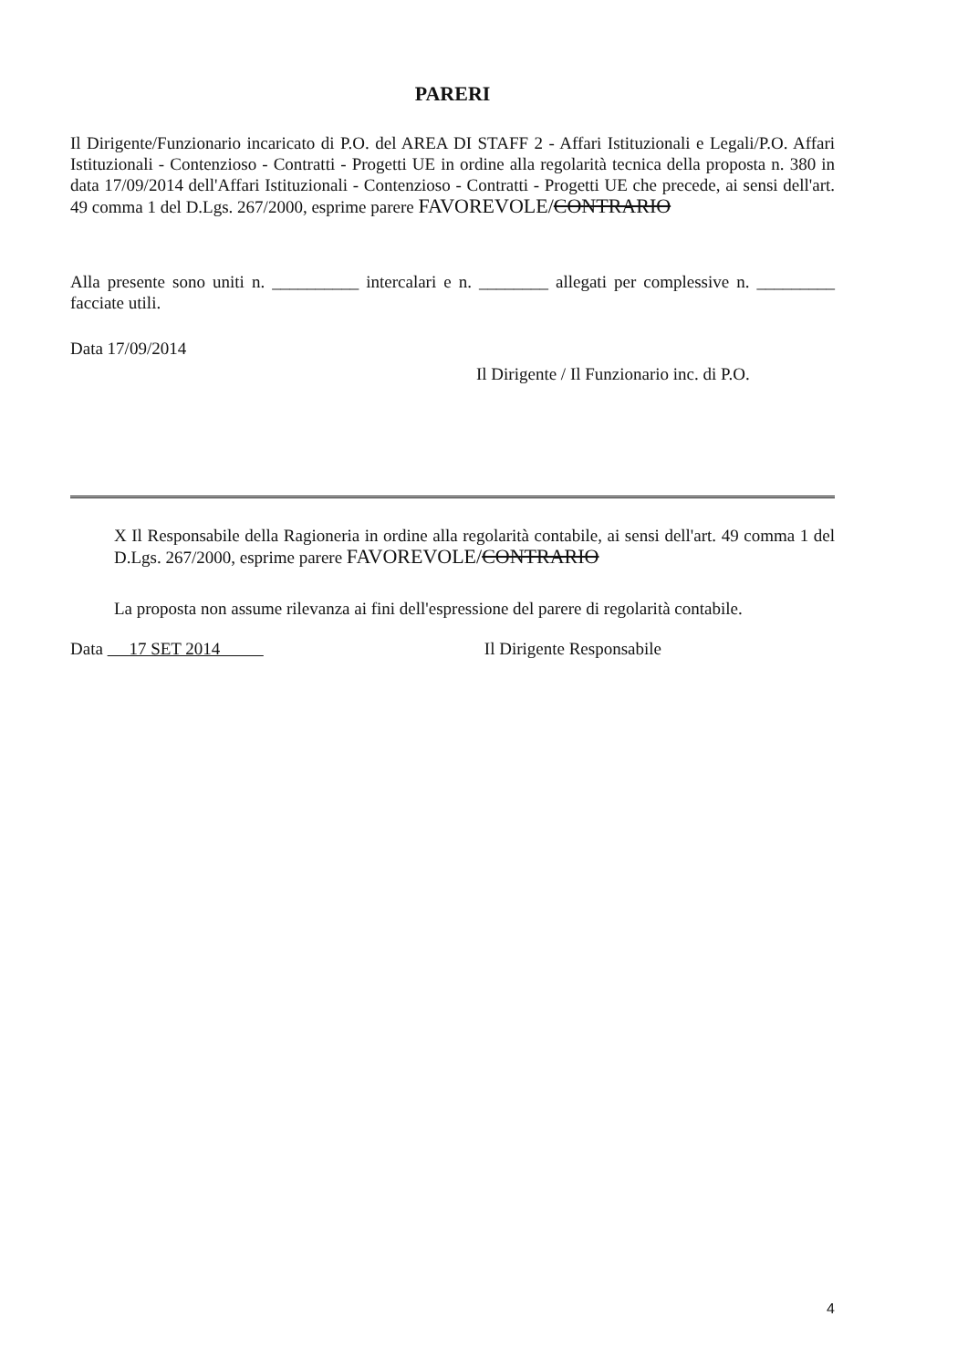PARERI
Il Dirigente/Funzionario incaricato di P.O. del AREA DI STAFF 2 - Affari Istituzionali e Legali/P.O. Affari Istituzionali - Contenzioso - Contratti - Progetti UE in ordine alla regolarità tecnica della proposta n. 380 in data 17/09/2014 dell'Affari Istituzionali - Contenzioso - Contratti - Progetti UE che precede, ai sensi dell'art. 49 comma 1 del D.Lgs. 267/2000, esprime parere FAVOREVOLE/CONTRARIO
Alla presente sono uniti n. __________ intercalari e n. ________ allegati per complessive n. _________ facciate utili.
Data 17/09/2014
Il Dirigente / Il Funzionario inc. di P.O.
X Il Responsabile della Ragioneria in ordine alla regolarità contabile, ai sensi dell'art. 49 comma 1 del D.Lgs. 267/2000, esprime parere FAVOREVOLE/CONTRARIO
La proposta non assume rilevanza ai fini dell'espressione del parere di regolarità contabile.
Data 17 SET 2014 Il Dirigente Responsabile
4